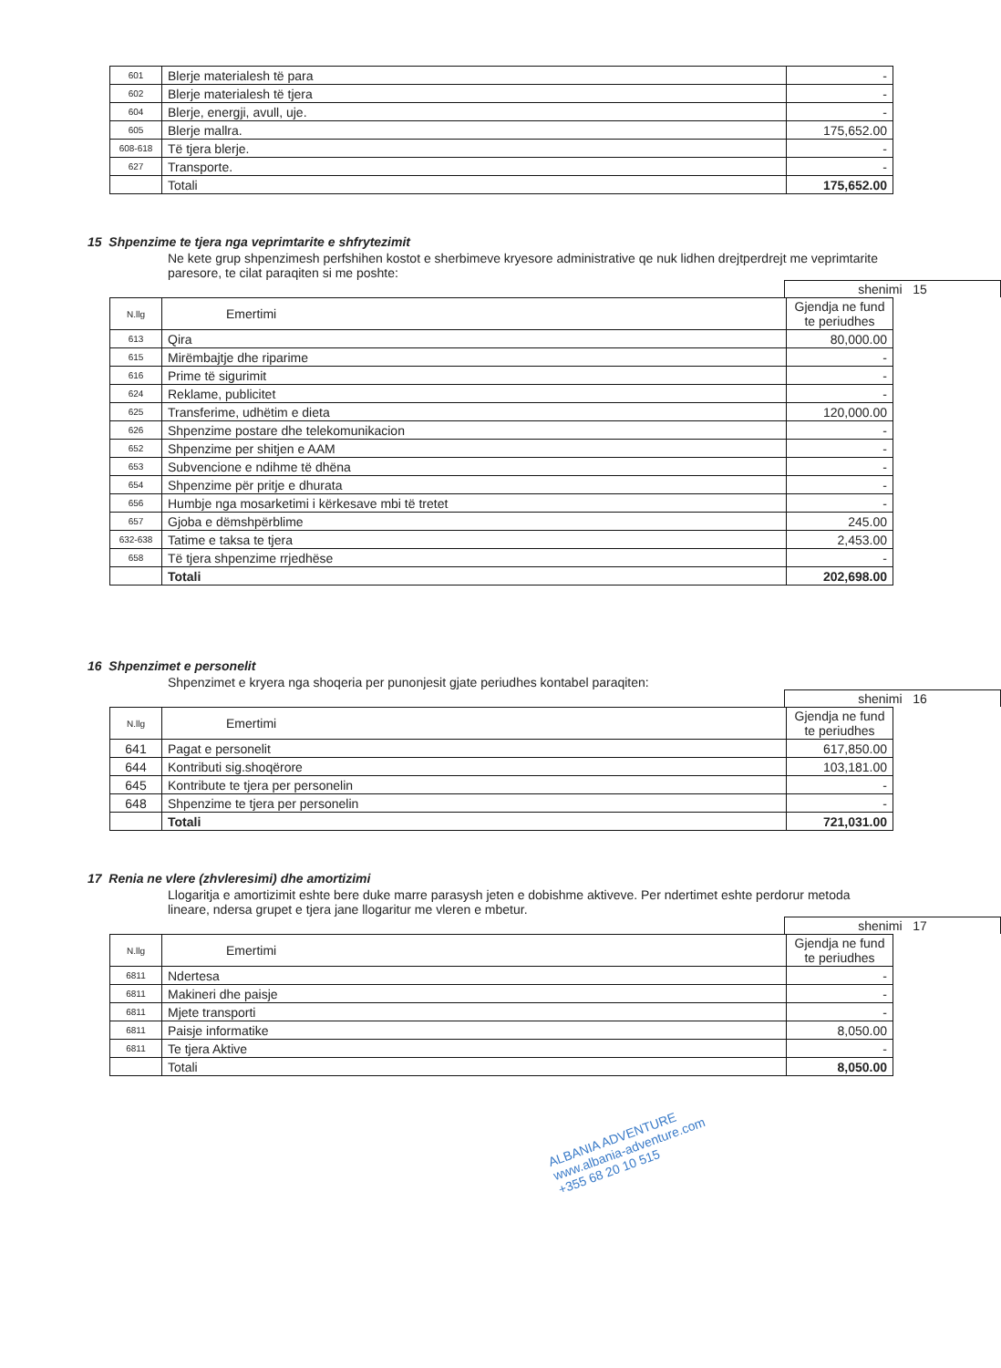| 601 | Blerje materialesh të para | - |
| 602 | Blerje materialesh të tjera | - |
| 604 | Blerje, energji, avull, uje. | - |
| 605 | Blerje mallra. | 175,652.00 |
| 608-618 | Të tjera blerje. | - |
| 627 | Transporte. | - |
| | Totali | 175,652.00 |
15 Shpenzime te tjera nga veprimtarite e shfrytezimit
Ne kete grup shpenzimesh perfshihen kostot e sherbimeve kryesore administrative qe nuk lidhen drejtperdrejt me veprimtarite paresore, te cilat paraqiten si me poshte:
shenimi 15
| N.llg | Emertimi | Gjendja ne fund te periudhes |
| 613 | Qira | 80,000.00 |
| 615 | Mirëmbajtje dhe riparime | - |
| 616 | Prime të sigurimit | - |
| 624 | Reklame, publicitet | - |
| 625 | Transferime, udhëtim e dieta | 120,000.00 |
| 626 | Shpenzime postare dhe telekomunikacion | - |
| 652 | Shpenzime per shitjen e AAM | - |
| 653 | Subvencione e ndihme të dhëna | - |
| 654 | Shpenzime për pritje e dhurata | - |
| 656 | Humbje nga mosarketimi i kërkesave mbi të tretet | - |
| 657 | Gjoba e dëmshpërblime | 245.00 |
| 632-638 | Tatime e taksa te tjera | 2,453.00 |
| 658 | Të tjera shpenzime rrjedhëse | - |
| | Totali | 202,698.00 |
16 Shpenzimet e personelit
Shpenzimet e kryera nga shoqeria per punonjesit gjate periudhes kontabel paraqiten:
shenimi 16
| N.llg | Emertimi | Gjendja ne fund te periudhes |
| 641 | Pagat e personelit | 617,850.00 |
| 644 | Kontributi sig.shoqërore | 103,181.00 |
| 645 | Kontribute te tjera per personelin | - |
| 648 | Shpenzime te tjera per personelin | - |
| | Totali | 721,031.00 |
17 Renia ne vlere (zhvleresimi) dhe amortizimi
Llogaritja e amortizimit eshte bere duke marre parasysh jeten e dobishme aktiveve. Per ndertimet eshte perdorur metoda lineare, ndersa grupet e tjera jane llogaritur me vleren e mbetur.
shenimi 17
| N.llg | Emertimi | Gjendja ne fund te periudhes |
| 6811 | Ndertesa | - |
| 6811 | Makineri dhe paisje | - |
| 6811 | Mjete transporti | - |
| 6811 | Paisje informatike | 8,050.00 |
| 6811 | Te tjera Aktive | - |
| | Totali | 8,050.00 |
ALBANIA ADVENTURE
www.albania-adventure.com
+355 68 20 10 515